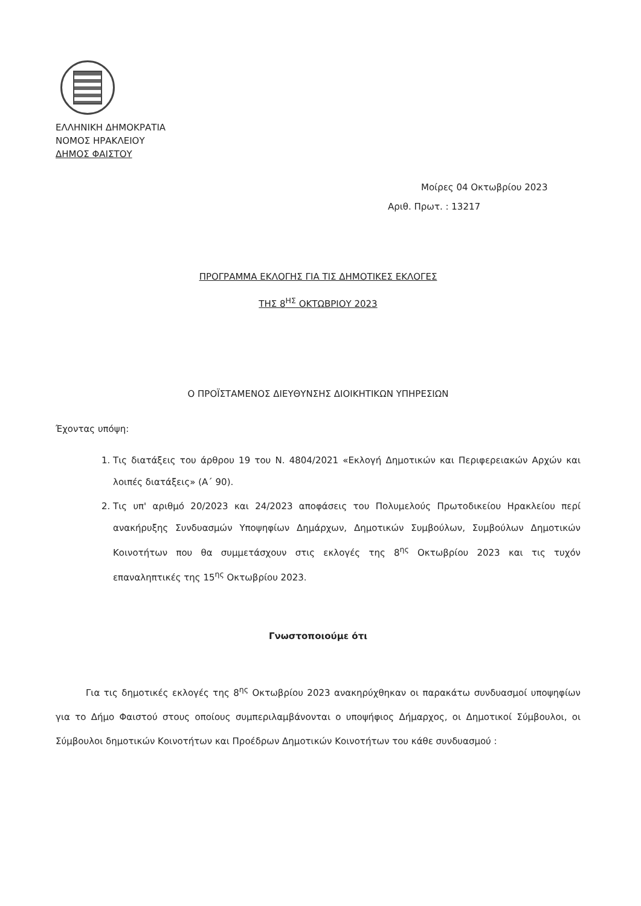ΕΛΛΗΝΙΚΗ ΔΗΜΟΚΡΑΤΙΑ
ΝΟΜΟΣ ΗΡΑΚΛΕΙΟΥ
ΔΗΜΟΣ ΦΑΙΣΤΟΥ
Μοίρες 04 Οκτωβρίου 2023
Αριθ. Πρωτ. : 13217
ΠΡΟΓΡΑΜΜΑ ΕΚΛΟΓΗΣ ΓΙΑ ΤΙΣ ΔΗΜΟΤΙΚΕΣ ΕΚΛΟΓΕΣ
ΤΗΣ 8<sup>ΗΣ</sup> ΟΚΤΩΒΡΙΟΥ 2023
Ο ΠΡΟΪΣΤΑΜΕΝΟΣ ΔΙΕΥΘΥΝΣΗΣ ΔΙΟΙΚΗΤΙΚΩΝ ΥΠΗΡΕΣΙΩΝ
Έχοντας υπόψη:
1. Τις διατάξεις του άρθρου 19 του Ν. 4804/2021 «Εκλογή Δημοτικών και Περιφερειακών Αρχών και λοιπές διατάξεις» (Α΄ 90).
2. Τις υπ' αριθμό 20/2023 και 24/2023 αποφάσεις του Πολυμελούς Πρωτοδικείου Ηρακλείου περί ανακήρυξης Συνδυασμών Υποψηφίων Δημάρχων, Δημοτικών Συμβούλων, Συμβούλων Δημοτικών Κοινοτήτων που θα συμμετάσχουν στις εκλογές της 8<sup>ης</sup> Οκτωβρίου 2023 και τις τυχόν επαναληπτικές της 15<sup>ης</sup> Οκτωβρίου 2023.
Γνωστοποιούμε ότι
Για τις δημοτικές εκλογές της 8<sup>ης</sup> Οκτωβρίου 2023 ανακηρύχθηκαν οι παρακάτω συνδυασμοί υποψηφίων για το Δήμο Φαιστού στους οποίους συμπεριλαμβάνονται ο υποψήφιος Δήμαρχος, οι Δημοτικοί Σύμβουλοι, οι Σύμβουλοι δημοτικών Κοινοτήτων και Προέδρων Δημοτικών Κοινοτήτων του κάθε συνδυασμού :